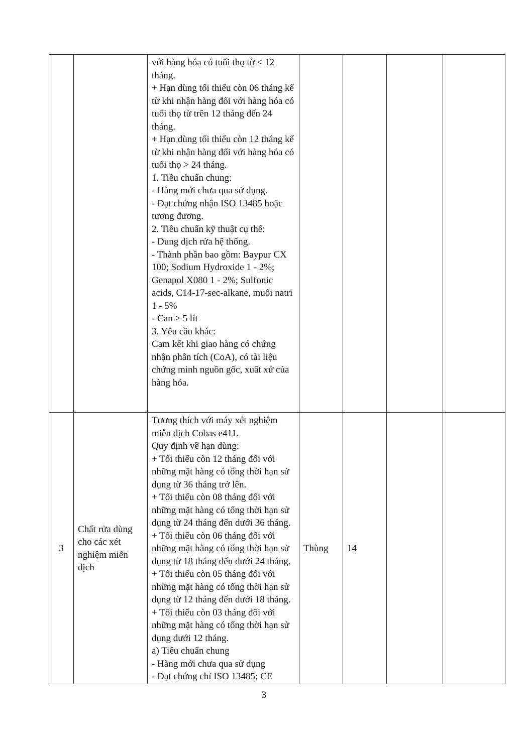| | | với hàng hóa có tuổi thọ từ ≤ 12 tháng. + Hạn dùng tối thiểu còn 06 tháng kể từ khi nhận hàng đối với hàng hóa có tuổi thọ từ trên 12 tháng đến 24 tháng. + Hạn dùng tối thiểu còn 12 tháng kể từ khi nhận hàng đối với hàng hóa có tuổi thọ > 24 tháng. 1. Tiêu chuẩn chung: - Hàng mới chưa qua sử dụng. - Đạt chứng nhận ISO 13485 hoặc tương đương. 2. Tiêu chuẩn kỹ thuật cụ thể: - Dung dịch rửa hệ thống. - Thành phần bao gồm: Baypur CX 100; Sodium Hydroxide 1 - 2%; Genapol X080 1 - 2%; Sulfonic acids, C14-17-sec-alkane, muối natri 1 - 5% - Can ≥ 5 lít 3. Yêu cầu khác: Cam kết khi giao hàng có chứng nhận phân tích (CoA), có tài liệu chứng minh nguồn gốc, xuất xứ của hàng hóa. | | | | |
| 3 | Chất rửa dùng cho các xét nghiệm miễn dịch | Tương thích với máy xét nghiệm miễn dịch Cobas e411. Quy định về hạn dùng: + Tối thiểu còn 12 tháng đối với những mặt hàng có tổng thời hạn sử dụng từ 36 tháng trở lên. + Tối thiểu còn 08 tháng đối với những mặt hàng có tổng thời hạn sử dụng từ 24 tháng đến dưới 36 tháng. + Tối thiểu còn 06 tháng đối với những mặt hàng có tổng thời hạn sử dụng từ 18 tháng đến dưới 24 tháng. + Tối thiểu còn 05 tháng đối với những mặt hàng có tổng thời hạn sử dụng từ 12 tháng đến dưới 18 tháng. + Tối thiểu còn 03 tháng đối với những mặt hàng có tổng thời hạn sử dụng dưới 12 tháng. a) Tiêu chuẩn chung - Hàng mới chưa qua sử dụng - Đạt chứng chỉ ISO 13485; CE | Thùng | 14 | | |
3